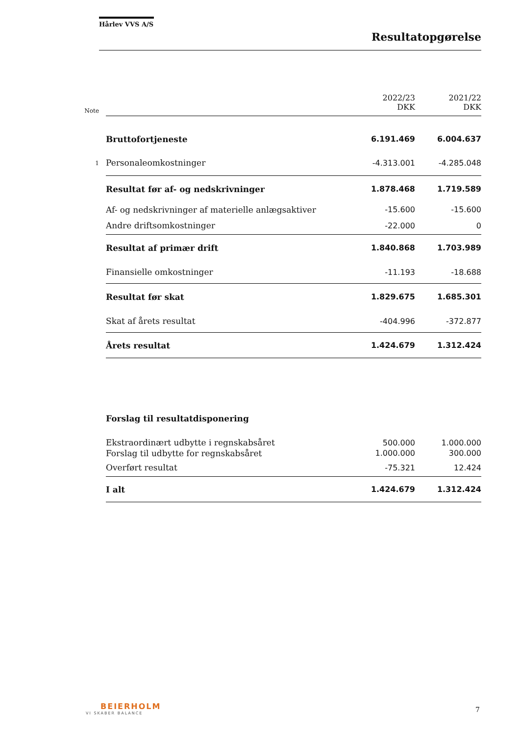Hårlev VVS A/S
Resultatopgørelse
| Note | | 2022/23 DKK | 2021/22 DKK |
| | Bruttofortjeneste | 6.191.469 | 6.004.637 |
| 1 | Personaleomkostninger | -4.313.001 | -4.285.048 |
| | Resultat før af- og nedskrivninger | 1.878.468 | 1.719.589 |
| | Af- og nedskrivninger af materielle anlægsaktiver | -15.600 | -15.600 |
| | Andre driftsomkostninger | -22.000 | 0 |
| | Resultat af primær drift | 1.840.868 | 1.703.989 |
| | Finansielle omkostninger | -11.193 | -18.688 |
| | Resultat før skat | 1.829.675 | 1.685.301 |
| | Skat af årets resultat | -404.996 | -372.877 |
| | Årets resultat | 1.424.679 | 1.312.424 |
| | Forslag til resultatdisponering | | |
| | Ekstraordinært udbytte i regnskabsåret | 500.000 | 1.000.000 |
| | Forslag til udbytte for regnskabsåret | 1.000.000 | 300.000 |
| | Overført resultat | -75.321 | 12.424 |
| | I alt | 1.424.679 | 1.312.424 |
BEIERHOLM
VI SKABER BALANCE
7